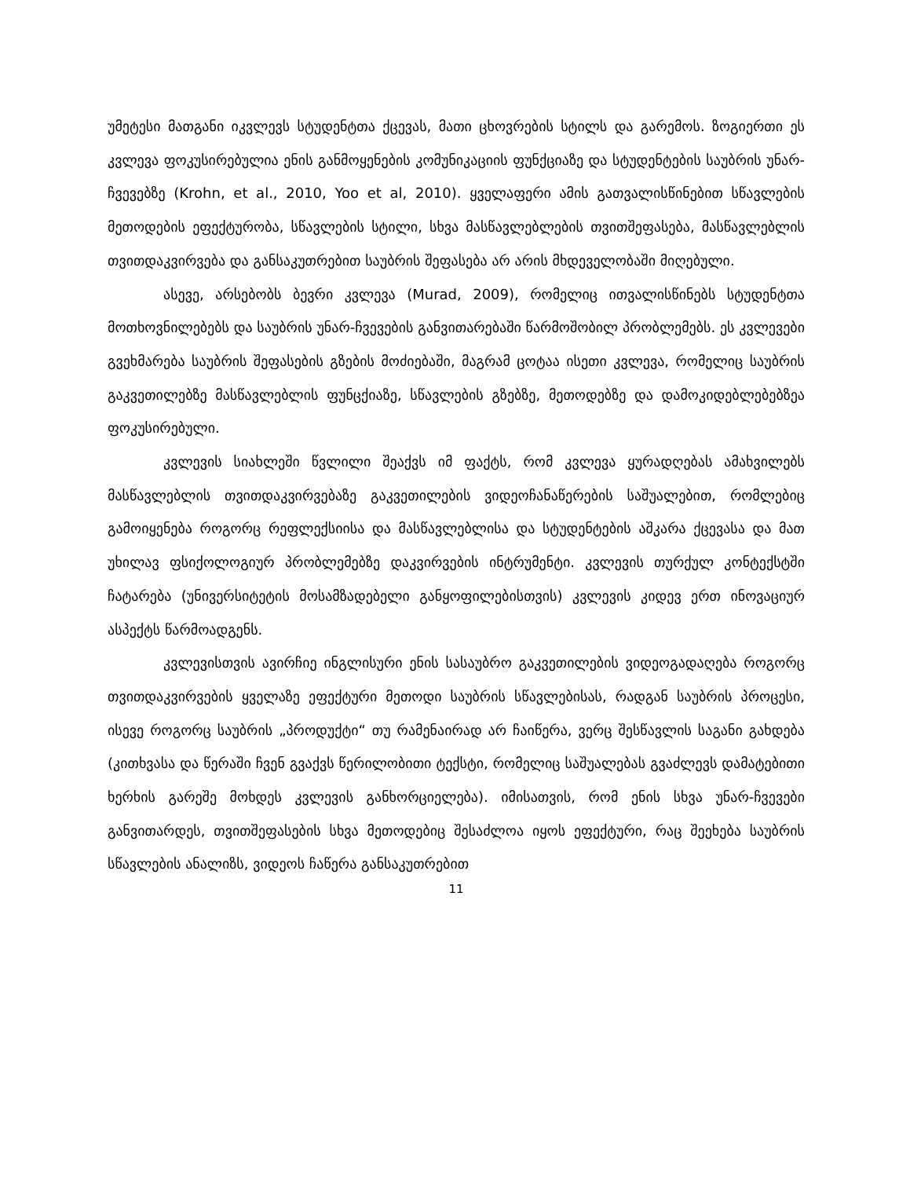უმეტესი მათგანი იკვლევს სტუდენტთა ქცევას, მათი ცხოვრების სტილს და გარემოს. ზოგიერთი ეს კვლევა ფოკუსირებულია ენის განმოყენების კომუნიკაციის ფუნქციაზე და სტუდენტების საუბრის უნარ-ჩვევებზე (Krohn, et al., 2010, Yoo et al, 2010). ყველაფერი ამის გათვალისწინებით სწავლების მეთოდების ეფექტურობა, სწავლების სტილი, სხვა მასწავლებლების თვითშეფასება, მასწავლებლის თვითდაკვირვება და განსაკუთრებით საუბრის შეფასება არ არის მხდეველობაში მიღებული.
ასევე, არსებობს ბევრი კვლევა (Murad, 2009), რომელიც ითვალისწინებს სტუდენტთა მოთხოვნილებებს და საუბრის უნარ-ჩვევების განვითარებაში წარმოშობილ პრობლემებს. ეს კვლევები გვეხმარება საუბრის შეფასების გზების მოძიებაში, მაგრამ ცოტაა ისეთი კვლევა, რომელიც საუბრის გაკვეთილებზე მასწავლებლის ფუნცქიაზე, სწავლების გზებზე, მეთოდებზე და დამოკიდებლებებზეა ფოკუსირებული.
კვლევის სიახლეში წვლილი შეაქვს იმ ფაქტს, რომ კვლევა ყურადღებას ამახვილებს მასწავლებლის თვითდაკვირვებაზე გაკვეთილების ვიდეოჩანაწერების საშუალებით, რომლებიც გამოიყენება როგორც რეფლექსიისა და მასწავლებლისა და სტუდენტების აშკარა ქცევასა და მათ უხილავ ფსიქოლოგიურ პრობლემებზე დაკვირვების ინტრუმენტი. კვლევის თურქულ კონტექსტში ჩატარება (უნივერსიტეტის მოსამზადებელი განყოფილებისთვის) კვლევის კიდევ ერთ ინოვაციურ ასპექტს წარმოადგენს.
კვლევისთვის ავირჩიე ინგლისური ენის სასაუბრო გაკვეთილების ვიდეოგადაღება როგორც თვითდაკვირვების ყველაზე ეფექტური მეთოდი საუბრის სწავლებისას, რადგან საუბრის პროცესი, ისევე როგორც საუბრის „პროდუქტი“ თუ რამენაირად არ ჩაიწერა, ვერც შესწავლის საგანი გახდება (კითხვასა და წერაში ჩვენ გვაქვს წერილობითი ტექსტი, რომელიც საშუალებას გვაძლევს დამატებითი ხერხის გარეშე მოხდეს კვლევის განხორციელება). იმისათვის, რომ ენის სხვა უნარ-ჩვევები განვითარდეს, თვითშეფასების სხვა მეთოდებიც შესაძლოა იყოს ეფექტური, რაც შეეხება საუბრის სწავლების ანალიზს, ვიდეოს ჩაწერა განსაკუთრებით
11